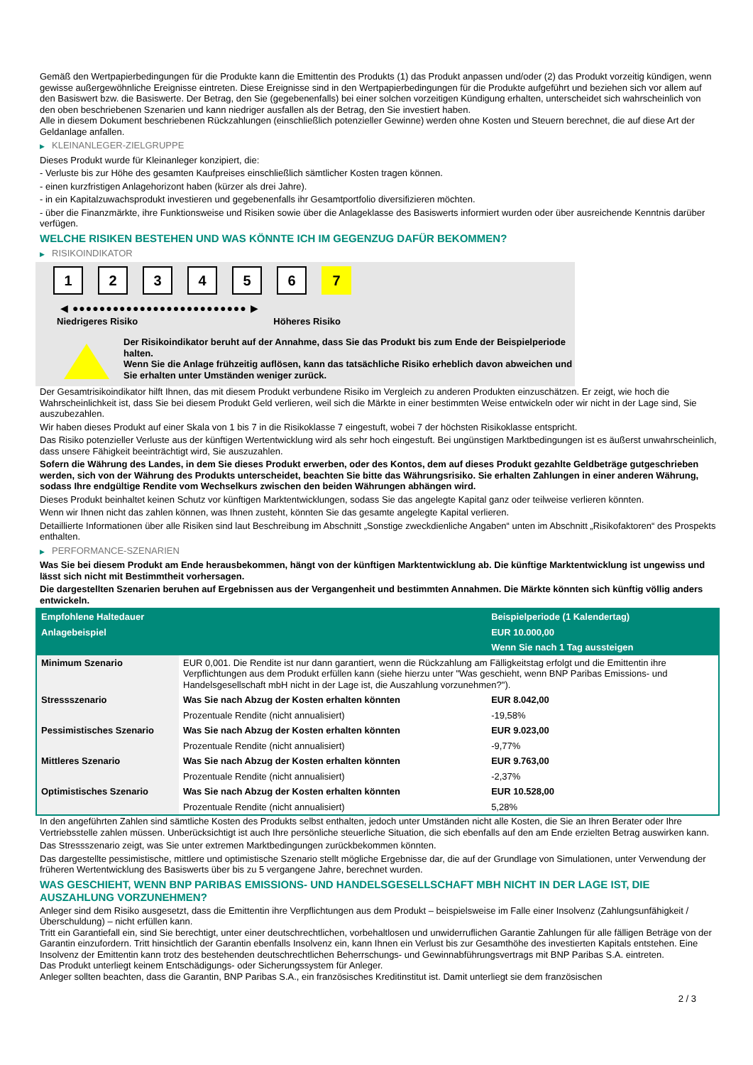Gemäß den Wertpapierbedingungen für die Produkte kann die Emittentin des Produkts (1) das Produkt anpassen und/oder (2) das Produkt vorzeitig kündigen, wenn gewisse außergewöhnliche Ereignisse eintreten. Diese Ereignisse sind in den Wertpapierbedingungen für die Produkte aufgeführt und beziehen sich vor allem auf den Basiswert bzw. die Basiswerte. Der Betrag, den Sie (gegebenenfalls) bei einer solchen vorzeitigen Kündigung erhalten, unterscheidet sich wahrscheinlich von den oben beschriebenen Szenarien und kann niedriger ausfallen als der Betrag, den Sie investiert haben.
Alle in diesem Dokument beschriebenen Rückzahlungen (einschließlich potenzieller Gewinne) werden ohne Kosten und Steuern berechnet, die auf diese Art der Geldanlage anfallen.
▶ KLEINANLEGER-ZIELGRUPPE
Dieses Produkt wurde für Kleinanleger konzipiert, die:
- Verluste bis zur Höhe des gesamten Kaufpreises einschließlich sämtlicher Kosten tragen können.
- einen kurzfristigen Anlagehorizont haben (kürzer als drei Jahre).
- in ein Kapitalzuwachsprodukt investieren und gegebenenfalls ihr Gesamtportfolio diversifizieren möchten.
- über die Finanzmärkte, ihre Funktionsweise und Risiken sowie über die Anlageklasse des Basiswerts informiert wurden oder über ausreichende Kenntnis darüber verfügen.
WELCHE RISIKEN BESTEHEN UND WAS KÖNNTE ICH IM GEGENZUG DAFÜR BEKOMMEN?
▶ RISIKOINDIKATOR
1 2 3 4 5 6 7
◀ ●●●●●●●●●●●●●●●●●●●●●●●●●● ▶
Niedrigeres Risiko Höheres Risiko
Der Risikoindikator beruht auf der Annahme, dass Sie das Produkt bis zum Ende der Beispielperiode halten.
Wenn Sie die Anlage frühzeitig auflösen, kann das tatsächliche Risiko erheblich davon abweichen und Sie erhalten unter Umständen weniger zurück.
Der Gesamtrisikoindikator hilft Ihnen, das mit diesem Produkt verbundene Risiko im Vergleich zu anderen Produkten einzuschätzen. Er zeigt, wie hoch die Wahrscheinlichkeit ist, dass Sie bei diesem Produkt Geld verlieren, weil sich die Märkte in einer bestimmten Weise entwickeln oder wir nicht in der Lage sind, Sie auszubezahlen.
Wir haben dieses Produkt auf einer Skala von 1 bis 7 in die Risikoklasse 7 eingestuft, wobei 7 der höchsten Risikoklasse entspricht.
Das Risiko potenzieller Verluste aus der künftigen Wertentwicklung wird als sehr hoch eingestuft. Bei ungünstigen Marktbedingungen ist es äußerst unwahrscheinlich, dass unsere Fähigkeit beeinträchtigt wird, Sie auszuzahlen.
Sofern die Währung des Landes, in dem Sie dieses Produkt erwerben, oder des Kontos, dem auf dieses Produkt gezahlte Geldbeträge gutgeschrieben werden, sich von der Währung des Produkts unterscheidet, beachten Sie bitte das Währungsrisiko. Sie erhalten Zahlungen in einer anderen Währung, sodass Ihre endgültige Rendite vom Wechselkurs zwischen den beiden Währungen abhängen wird.
Dieses Produkt beinhaltet keinen Schutz vor künftigen Marktentwicklungen, sodass Sie das angelegte Kapital ganz oder teilweise verlieren könnten.
Wenn wir Ihnen nicht das zahlen können, was Ihnen zusteht, könnten Sie das gesamte angelegte Kapital verlieren.
Detaillierte Informationen über alle Risiken sind laut Beschreibung im Abschnitt „Sonstige zweckdienliche Angaben“ unten im Abschnitt „Risikofaktoren“ des Prospekts enthalten.
▶ PERFORMANCE-SZENARIEN
Was Sie bei diesem Produkt am Ende herausbekommen, hängt von der künftigen Marktentwicklung ab. Die künftige Marktentwicklung ist ungewiss und lässt sich nicht mit Bestimmtheit vorhersagen.
Die dargestellten Szenarien beruhen auf Ergebnissen aus der Vergangenheit und bestimmten Annahmen. Die Märkte könnten sich künftig völlig anders entwickeln.
| Empfohlene Haltedauer | | Beispielperiode (1 Kalendertag) |
| --- | --- | --- |
| Anlagebeispiel | | EUR 10.000,00 |
| | | Wenn Sie nach 1 Tag aussteigen |
| Minimum Szenario | EUR 0,001. Die Rendite ist nur dann garantiert, wenn die Rückzahlung am Fälligkeitstag erfolgt und die Emittentin ihre Verpflichtungen aus dem Produkt erfüllen kann (siehe hierzu unter "Was geschieht, wenn BNP Paribas Emissions- und Handelsgesellschaft mbH nicht in der Lage ist, die Auszahlung vorzunehmen?"). | |
| Stressszenario | Was Sie nach Abzug der Kosten erhalten könnten | EUR 8.042,00 |
| | Prozentuale Rendite (nicht annualisiert) | -19,58% |
| Pessimistisches Szenario | Was Sie nach Abzug der Kosten erhalten könnten | EUR 9.023,00 |
| | Prozentuale Rendite (nicht annualisiert) | -9,77% |
| Mittleres Szenario | Was Sie nach Abzug der Kosten erhalten könnten | EUR 9.763,00 |
| | Prozentuale Rendite (nicht annualisiert) | -2,37% |
| Optimistisches Szenario | Was Sie nach Abzug der Kosten erhalten könnten | EUR 10.528,00 |
| | Prozentuale Rendite (nicht annualisiert) | 5,28% |
In den angeführten Zahlen sind sämtliche Kosten des Produkts selbst enthalten, jedoch unter Umständen nicht alle Kosten, die Sie an Ihren Berater oder Ihre Vertriebsstelle zahlen müssen. Unberücksichtigt ist auch Ihre persönliche steuerliche Situation, die sich ebenfalls auf den am Ende erzielten Betrag auswirken kann.
Das Stressszenario zeigt, was Sie unter extremen Marktbedingungen zurückbekommen könnten.
Das dargestellte pessimistische, mittlere und optimistische Szenario stellt mögliche Ergebnisse dar, die auf der Grundlage von Simulationen, unter Verwendung der früheren Wertentwicklung des Basiswerts über bis zu 5 vergangene Jahre, berechnet wurden.
WAS GESCHIEHT, WENN BNP PARIBAS EMISSIONS- UND HANDELSGESELLSCHAFT MBH NICHT IN DER LAGE IST, DIE AUSZAHLUNG VORZUNEHMEN?
Anleger sind dem Risiko ausgesetzt, dass die Emittentin ihre Verpflichtungen aus dem Produkt – beispielsweise im Falle einer Insolvenz (Zahlungsunfähigkeit / Überschuldung) – nicht erfüllen kann.
Tritt ein Garantiefall ein, sind Sie berechtigt, unter einer deutschrechtlichen, vorbehaltlosen und unwiderruflichen Garantie Zahlungen für alle fälligen Beträge von der Garantin einzufordern. Tritt hinsichtlich der Garantin ebenfalls Insolvenz ein, kann Ihnen ein Verlust bis zur Gesamthöhe des investierten Kapitals entstehen. Eine Insolvenz der Emittentin kann trotz des bestehenden deutschrechtlichen Beherrschungs- und Gewinnabführungsvertrags mit BNP Paribas S.A. eintreten.
Das Produkt unterliegt keinem Entschädigungs- oder Sicherungssystem für Anleger.
Anleger sollten beachten, dass die Garantin, BNP Paribas S.A., ein französisches Kreditinstitut ist. Damit unterliegt sie dem französischen
2 / 3